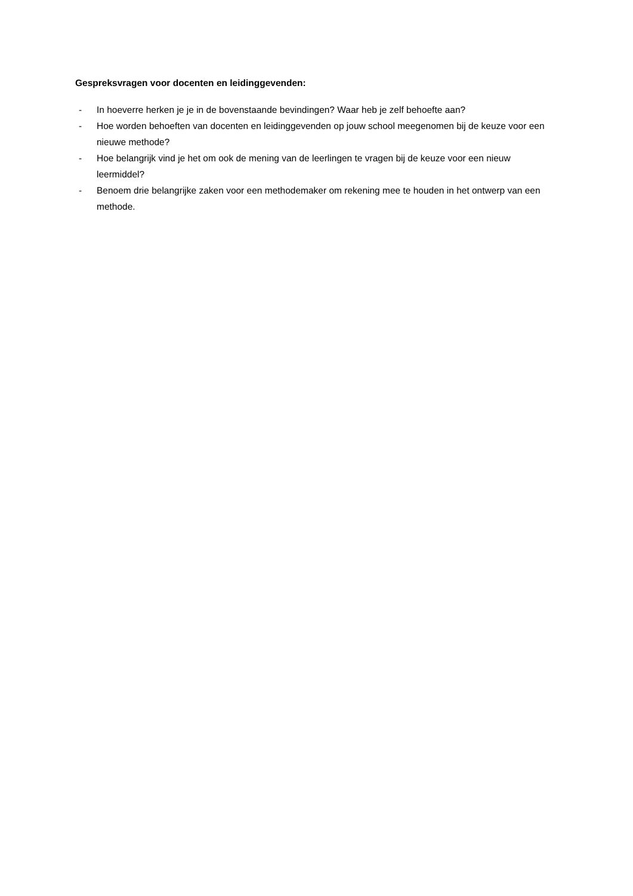Gespreksvragen voor docenten en leidinggevenden:
- In hoeverre herken je je in de bovenstaande bevindingen? Waar heb je zelf behoefte aan?
- Hoe worden behoeften van docenten en leidinggevenden op jouw school meegenomen bij de keuze voor een nieuwe methode?
- Hoe belangrijk vind je het om ook de mening van de leerlingen te vragen bij de keuze voor een nieuw leermiddel?
- Benoem drie belangrijke zaken voor een methodemaker om rekening mee te houden in het ontwerp van een methode.